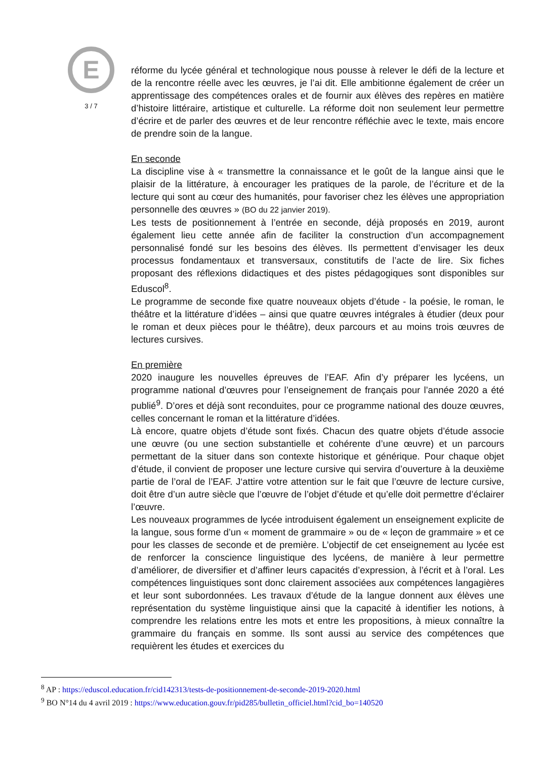E
3 / 7
réforme du lycée général et technologique nous pousse à relever le défi de la lecture et de la rencontre réelle avec les œuvres, je l’ai dit. Elle ambitionne également de créer un apprentissage des compétences orales et de fournir aux élèves des repères en matière d’histoire littéraire, artistique et culturelle. La réforme doit non seulement leur permettre d’écrire et de parler des œuvres et de leur rencontre réfléchie avec le texte, mais encore de prendre soin de la langue.
En seconde
La discipline vise à « transmettre la connaissance et le goût de la langue ainsi que le plaisir de la littérature, à encourager les pratiques de la parole, de l’écriture et de la lecture qui sont au cœur des humanités, pour favoriser chez les élèves une appropriation personnelle des œuvres » (BO du 22 janvier 2019).
Les tests de positionnement à l’entrée en seconde, déjà proposés en 2019, auront également lieu cette année afin de faciliter la construction d’un accompagnement personnalisé fondé sur les besoins des élèves. Ils permettent d’envisager les deux processus fondamentaux et transversaux, constitutifs de l’acte de lire. Six fiches proposant des réflexions didactiques et des pistes pédagogiques sont disponibles sur Eduscol<sup>8</sup>.
Le programme de seconde fixe quatre nouveaux objets d’étude - la poésie, le roman, le théâtre et la littérature d’idées – ainsi que quatre œuvres intégrales à étudier (deux pour le roman et deux pièces pour le théâtre), deux parcours et au moins trois œuvres de lectures cursives.
En première
2020 inaugure les nouvelles épreuves de l’EAF. Afin d’y préparer les lycéens, un programme national d’œuvres pour l’enseignement de français pour l’année 2020 a été publié<sup>9</sup>. D’ores et déjà sont reconduites, pour ce programme national des douze œuvres, celles concernant le roman et la littérature d’idées.
Là encore, quatre objets d’étude sont fixés. Chacun des quatre objets d’étude associe une œuvre (ou une section substantielle et cohérente d’une œuvre) et un parcours permettant de la situer dans son contexte historique et générique. Pour chaque objet d’étude, il convient de proposer une lecture cursive qui servira d’ouverture à la deuxième partie de l’oral de l’EAF. J‘attire votre attention sur le fait que l’œuvre de lecture cursive, doit être d’un autre siècle que l’œuvre de l’objet d’étude et qu’elle doit permettre d’éclairer l’œuvre.
Les nouveaux programmes de lycée introduisent également un enseignement explicite de la langue, sous forme d’un « moment de grammaire » ou de « leçon de grammaire » et ce pour les classes de seconde et de première. L’objectif de cet enseignement au lycée est de renforcer la conscience linguistique des lycéens, de manière à leur permettre d’améliorer, de diversifier et d’affiner leurs capacités d’expression, à l’écrit et à l’oral. Les compétences linguistiques sont donc clairement associées aux compétences langagières et leur sont subordonnées. Les travaux d’étude de la langue donnent aux élèves une représentation du système linguistique ainsi que la capacité à identifier les notions, à comprendre les relations entre les mots et entre les propositions, à mieux connaître la grammaire du français en somme. Ils sont aussi au service des compétences que requièrent les études et exercices du
<sup>8</sup> AP : https://eduscol.education.fr/cid142313/tests-de-positionnement-de-seconde-2019-2020.html
<sup>9</sup> BO N°14 du 4 avril 2019 : https://www.education.gouv.fr/pid285/bulletin_officiel.html?cid_bo=140520